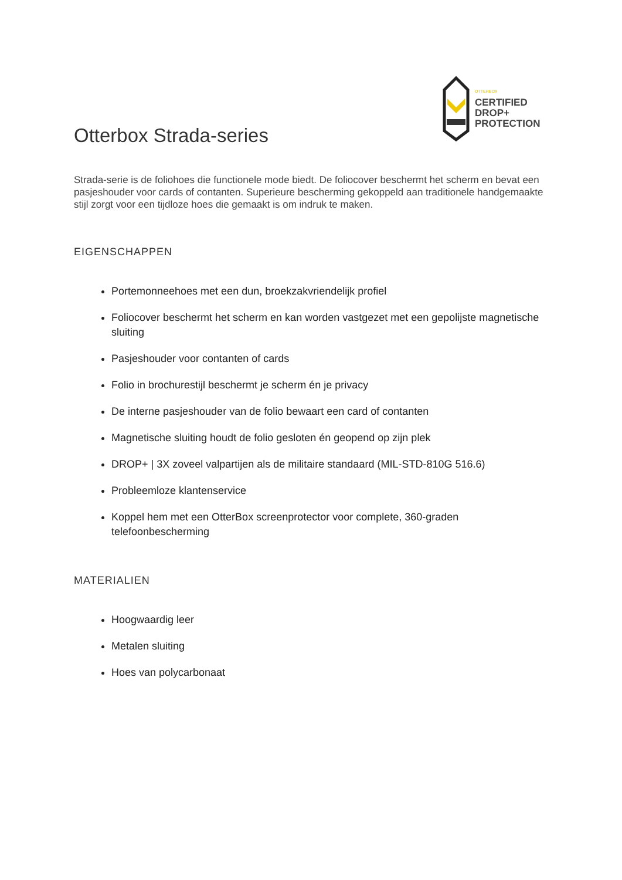OTTERBOX
CERTIFIED
DROP+
PROTECTION
Otterbox Strada-series
Strada-serie is de foliohoes die functionele mode biedt. De foliocover beschermt het scherm en bevat een pasjeshouder voor cards of contanten. Superieure bescherming gekoppeld aan traditionele handgemaakte stijl zorgt voor een tijdloze hoes die gemaakt is om indruk te maken.
EIGENSCHAPPEN
Portemonneehoes met een dun, broekzakvriendelijk profiel
Foliocover beschermt het scherm en kan worden vastgezet met een gepolijste magnetische sluiting
Pasjeshouder voor contanten of cards
Folio in brochurestijl beschermt je scherm én je privacy
De interne pasjeshouder van de folio bewaart een card of contanten
Magnetische sluiting houdt de folio gesloten én geopend op zijn plek
DROP+ | 3X zoveel valpartijen als de militaire standaard (MIL-STD-810G 516.6)
Probleemloze klantenservice
Koppel hem met een OtterBox screenprotector voor complete, 360-graden telefoonbescherming
MATERIALIEN
Hoogwaardig leer
Metalen sluiting
Hoes van polycarbonaat